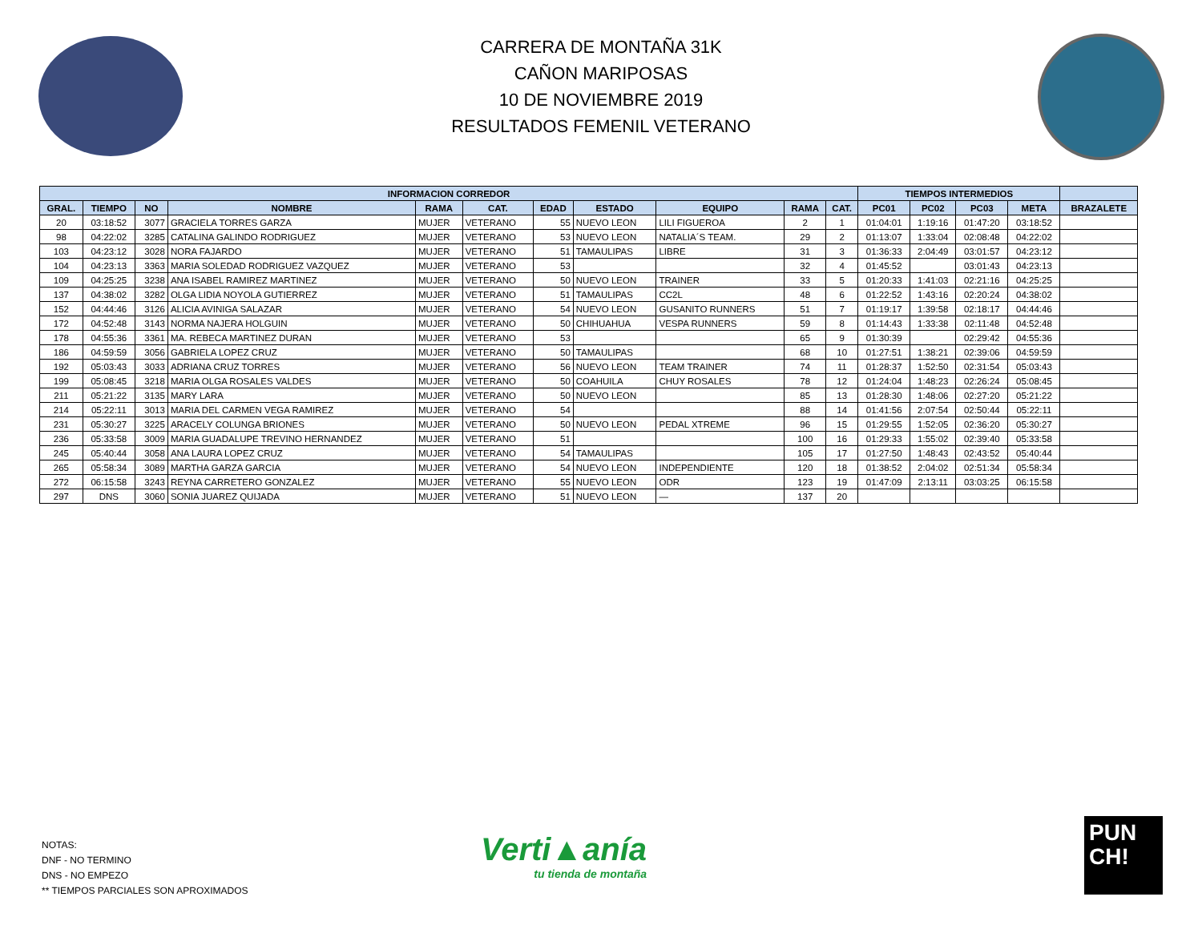CARRERA DE MONTAÑA 31K
CAÑON MARIPOSAS
10 DE NOVIEMBRE 2019
RESULTADOS FEMENIL VETERANO
| INFORMACION CORREDOR | | | | | | | | | | | TIEMPOS INTERMEDIOS | | | | |
| --- | --- | --- | --- | --- | --- | --- | --- | --- | --- | --- | --- | --- | --- | --- | --- |
| GRAL. | TIEMPO | NO | NOMBRE | RAMA | CAT. | EDAD | ESTADO | EQUIPO | RAMA | CAT. | PC01 | PC02 | PC03 | META | BRAZALETE |
| 20 | 03:18:52 | 3077 | GRACIELA TORRES GARZA | MUJER | VETERANO | 55 | NUEVO LEON | LILI FIGUEROA | 2 | 1 | 01:04:01 | 1:19:16 | 01:47:20 | 03:18:52 | |
| 98 | 04:22:02 | 3285 | CATALINA GALINDO RODRIGUEZ | MUJER | VETERANO | 53 | NUEVO LEON | NATALIA´S TEAM. | 29 | 2 | 01:13:07 | 1:33:04 | 02:08:48 | 04:22:02 | |
| 103 | 04:23:12 | 3028 | NORA FAJARDO | MUJER | VETERANO | 51 | TAMAULIPAS | LIBRE | 31 | 3 | 01:36:33 | 2:04:49 | 03:01:57 | 04:23:12 | |
| 104 | 04:23:13 | 3363 | MARIA SOLEDAD RODRIGUEZ VAZQUEZ | MUJER | VETERANO | 53 | | | 32 | 4 | 01:45:52 | | 03:01:43 | 04:23:13 | |
| 109 | 04:25:25 | 3238 | ANA ISABEL RAMIREZ MARTINEZ | MUJER | VETERANO | 50 | NUEVO LEON | TRAINER | 33 | 5 | 01:20:33 | 1:41:03 | 02:21:16 | 04:25:25 | |
| 137 | 04:38:02 | 3282 | OLGA LIDIA NOYOLA GUTIERREZ | MUJER | VETERANO | 51 | TAMAULIPAS | CC2L | 48 | 6 | 01:22:52 | 1:43:16 | 02:20:24 | 04:38:02 | |
| 152 | 04:44:46 | 3126 | ALICIA AVINIGA SALAZAR | MUJER | VETERANO | 54 | NUEVO LEON | GUSANITO RUNNERS | 51 | 7 | 01:19:17 | 1:39:58 | 02:18:17 | 04:44:46 | |
| 172 | 04:52:48 | 3143 | NORMA NAJERA HOLGUIN | MUJER | VETERANO | 50 | CHIHUAHUA | VESPA RUNNERS | 59 | 8 | 01:14:43 | 1:33:38 | 02:11:48 | 04:52:48 | |
| 178 | 04:55:36 | 3361 | MA. REBECA MARTINEZ DURAN | MUJER | VETERANO | 53 | | | 65 | 9 | 01:30:39 | | 02:29:42 | 04:55:36 | |
| 186 | 04:59:59 | 3056 | GABRIELA LOPEZ CRUZ | MUJER | VETERANO | 50 | TAMAULIPAS | | 68 | 10 | 01:27:51 | 1:38:21 | 02:39:06 | 04:59:59 | |
| 192 | 05:03:43 | 3033 | ADRIANA CRUZ TORRES | MUJER | VETERANO | 56 | NUEVO LEON | TEAM TRAINER | 74 | 11 | 01:28:37 | 1:52:50 | 02:31:54 | 05:03:43 | |
| 199 | 05:08:45 | 3218 | MARIA OLGA ROSALES VALDES | MUJER | VETERANO | 50 | COAHUILA | CHUY ROSALES | 78 | 12 | 01:24:04 | 1:48:23 | 02:26:24 | 05:08:45 | |
| 211 | 05:21:22 | 3135 | MARY LARA | MUJER | VETERANO | 50 | NUEVO LEON | | 85 | 13 | 01:28:30 | 1:48:06 | 02:27:20 | 05:21:22 | |
| 214 | 05:22:11 | 3013 | MARIA DEL CARMEN VEGA RAMIREZ | MUJER | VETERANO | 54 | | | 88 | 14 | 01:41:56 | 2:07:54 | 02:50:44 | 05:22:11 | |
| 231 | 05:30:27 | 3225 | ARACELY COLUNGA BRIONES | MUJER | VETERANO | 50 | NUEVO LEON | PEDAL XTREME | 96 | 15 | 01:29:55 | 1:52:05 | 02:36:20 | 05:30:27 | |
| 236 | 05:33:58 | 3009 | MARIA GUADALUPE TREVINO HERNANDEZ | MUJER | VETERANO | 51 | | | 100 | 16 | 01:29:33 | 1:55:02 | 02:39:40 | 05:33:58 | |
| 245 | 05:40:44 | 3058 | ANA LAURA LOPEZ CRUZ | MUJER | VETERANO | 54 | TAMAULIPAS | | 105 | 17 | 01:27:50 | 1:48:43 | 02:43:52 | 05:40:44 | |
| 265 | 05:58:34 | 3089 | MARTHA GARZA GARCIA | MUJER | VETERANO | 54 | NUEVO LEON | INDEPENDIENTE | 120 | 18 | 01:38:52 | 2:04:02 | 02:51:34 | 05:58:34 | |
| 272 | 06:15:58 | 3243 | REYNA CARRETERO GONZALEZ | MUJER | VETERANO | 55 | NUEVO LEON | ODR | 123 | 19 | 01:47:09 | 2:13:11 | 03:03:25 | 06:15:58 | |
| 297 | DNS | 3060 | SONIA JUAREZ QUIJADA | MUJER | VETERANO | 51 | NUEVO LEON | — | 137 | 20 | | | | | |
NOTAS:
DNF - NO TERMINO
DNS - NO EMPEZO
** TIEMPOS PARCIALES SON APROXIMADOS
Verti▲anía
tu tienda de montaña
PUN
CH!